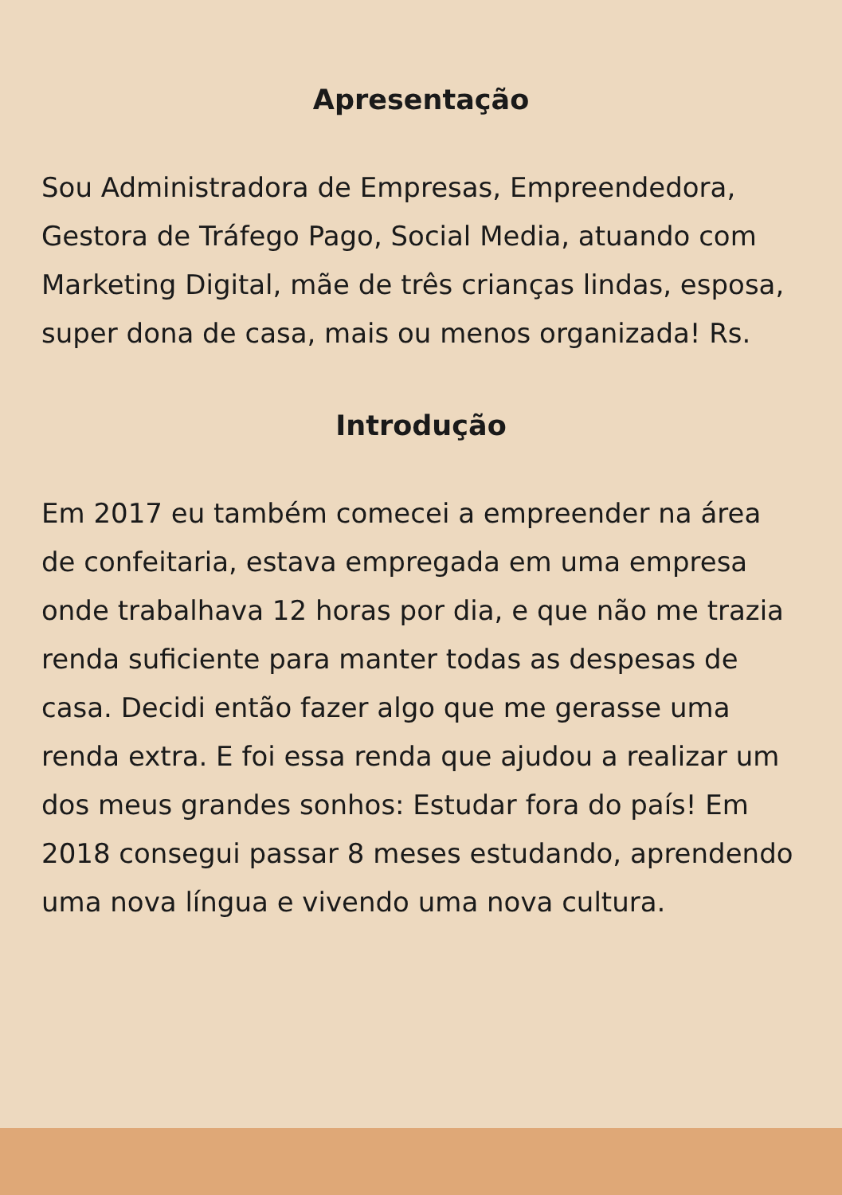Apresentação
Sou Administradora de Empresas, Empreendedora, Gestora de Tráfego Pago, Social Media, atuando com Marketing Digital, mãe de três crianças lindas, esposa, super dona de casa, mais ou menos organizada! Rs.
Introdução
Em 2017 eu também comecei a empreender na área de confeitaria, estava empregada em uma empresa onde trabalhava 12 horas por dia, e que não me trazia renda suficiente para manter todas as despesas de casa. Decidi então fazer algo que me gerasse uma renda extra. E foi essa renda que ajudou a realizar um dos meus grandes sonhos: Estudar fora do país! Em 2018 consegui passar 8 meses estudando, aprendendo uma nova língua e vivendo uma nova cultura.